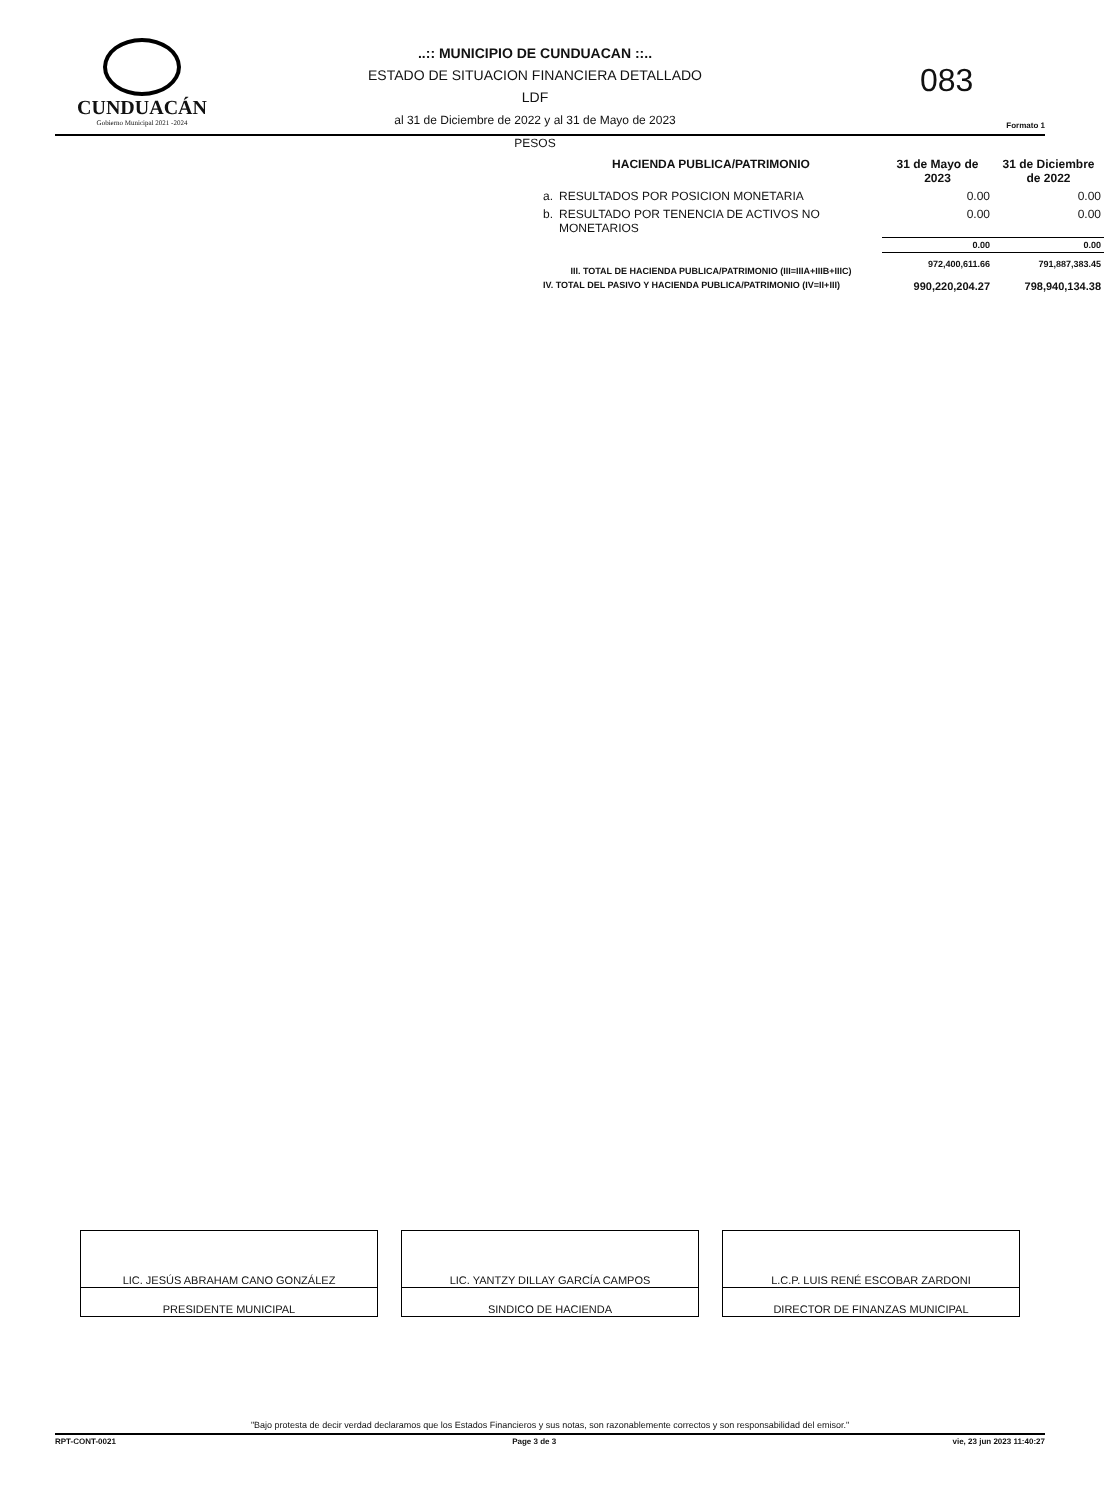CUNDUACÁN
Gobierno Municipal 2021 -2024
..:: MUNICIPIO DE CUNDUACAN ::..
ESTADO DE SITUACION FINANCIERA DETALLADO LDF
al 31 de Diciembre de 2022 y al 31 de Mayo de 2023
PESOS
083
Formato 1
| HACIENDA PUBLICA/PATRIMONIO | | 31 de Mayo de 2023 | 31 de Diciembre de 2022 |
| --- | --- | --- | --- |
| a. | RESULTADOS POR POSICION MONETARIA | 0.00 | 0.00 |
| b. | RESULTADO POR TENENCIA DE ACTIVOS NO MONETARIOS | 0.00 | 0.00 |
| | | 0.00 | 0.00 |
| III. TOTAL DE HACIENDA PUBLICA/PATRIMONIO (III=IIIA+IIIB+IIIC) | | 972,400,611.66 | 791,887,383.45 |
| IV. TOTAL DEL PASIVO Y HACIENDA PUBLICA/PATRIMONIO (IV=II+III) | | 990,220,204.27 | 798,940,134.38 |
| LIC. JESÚS ABRAHAM CANO GONZÁLEZ |
| PRESIDENTE MUNICIPAL |
| LIC. YANTZY DILLAY GARCÍA CAMPOS |
| SINDICO DE HACIENDA |
| L.C.P. LUIS RENÉ ESCOBAR ZARDONI |
| DIRECTOR DE FINANZAS MUNICIPAL |
"Bajo protesta de decir verdad declaramos que los Estados Financieros y sus notas, son razonablemente correctos y son responsabilidad del emisor."
RPT-CONT-0021 Page 3 de 3 vie, 23 jun 2023 11:40:27